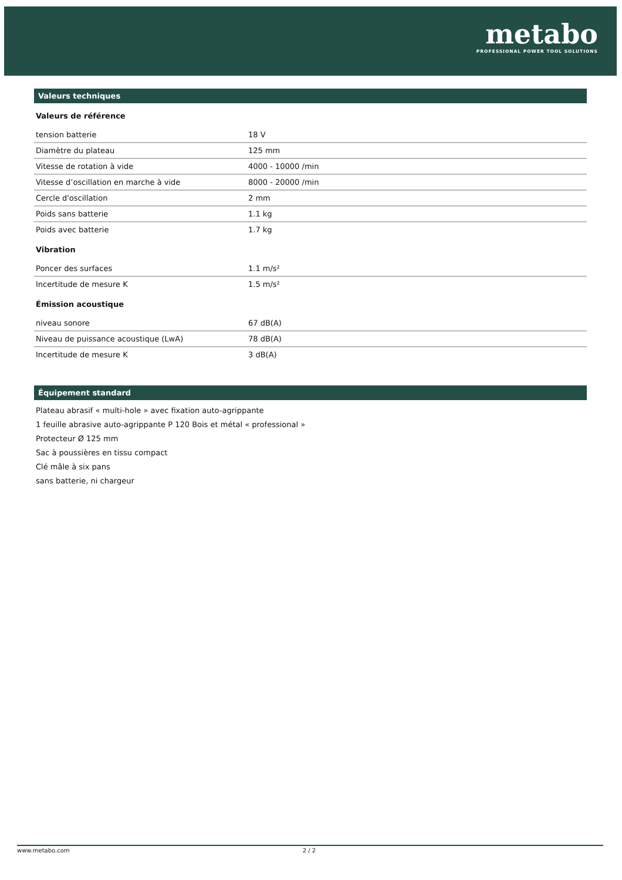metabo
PROFESSIONAL POWER TOOL SOLUTIONS
Valeurs techniques
Valeurs de référence
| tension batterie | 18 V |
| Diamètre du plateau | 125 mm |
| Vitesse de rotation à vide | 4000 - 10000 /min |
| Vitesse d’oscillation en marche à vide | 8000 - 20000 /min |
| Cercle d'oscillation | 2 mm |
| Poids sans batterie | 1.1 kg |
| Poids avec batterie | 1.7 kg |
Vibration
| Poncer des surfaces | 1.1 m/s² |
| Incertitude de mesure K | 1.5 m/s² |
Émission acoustique
| niveau sonore | 67 dB(A) |
| Niveau de puissance acoustique (LwA) | 78 dB(A) |
| Incertitude de mesure K | 3 dB(A) |
Équipement standard
Plateau abrasif « multi-hole » avec fixation auto-agrippante
1 feuille abrasive auto-agrippante P 120 Bois et métal « professional »
Protecteur Ø 125 mm
Sac à poussières en tissu compact
Clé mâle à six pans
sans batterie, ni chargeur
www.metabo.com 2 / 2